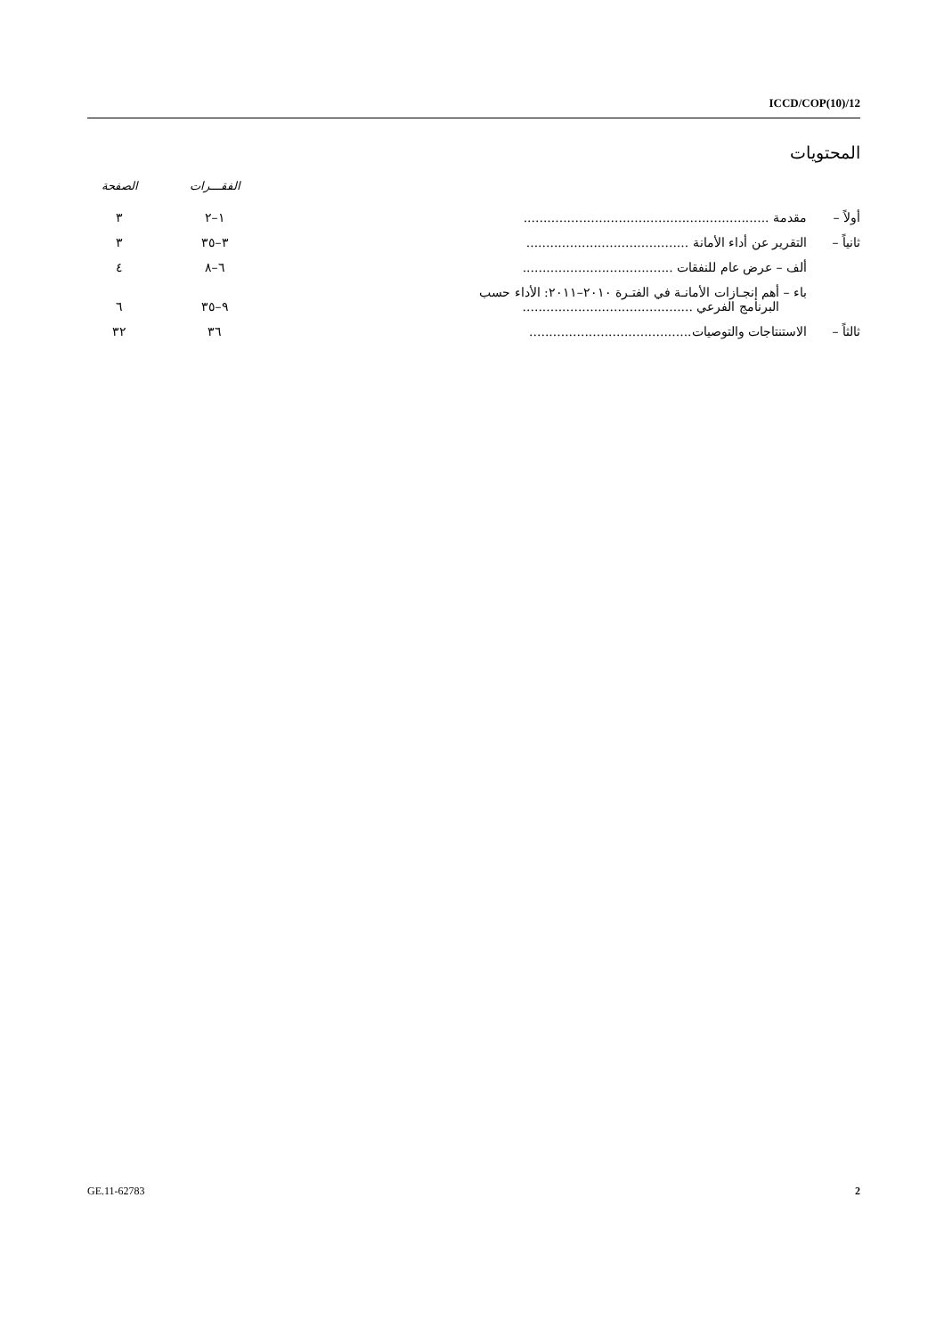ICCD/COP(10)/12
المحتويات
| | | الفقـــرات | الصفحة |
| --- | --- | --- | --- |
| أولاً – | مقدمة .............................................................. | ١–٢ | ٣ |
| ثانياً – | التقرير عن أداء الأمانة ......................................... | ٣–٣٥ | ٣ |
| | ألف – عرض عام للنفقات ...................................... | ٦–٨ | ٤ |
| | باء – أهم إنجـازات الأمانـة في الفتـرة ٢٠١٠–٢٠١١: الأداء حسب البرنامج الفرعي ........................................... | ٩–٣٥ | ٦ |
| ثالثاً – | الاستنتاجات والتوصيات......................................... | ٣٦ | ٣٢ |
GE.11-62783 2